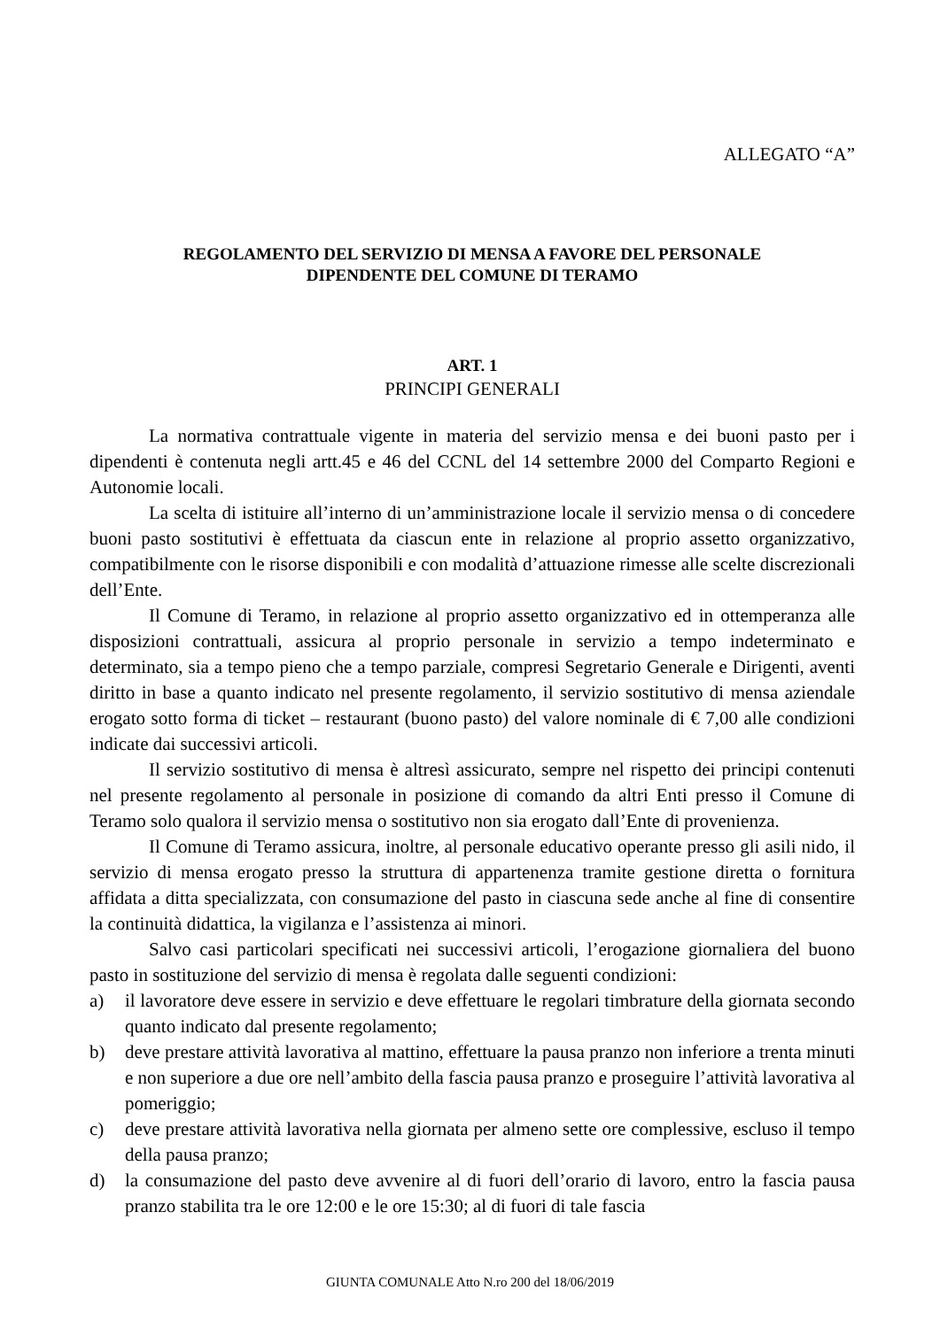ALLEGATO “A”
REGOLAMENTO DEL SERVIZIO DI MENSA A FAVORE DEL PERSONALE
DIPENDENTE DEL COMUNE DI TERAMO
ART. 1
PRINCIPI GENERALI
La normativa contrattuale vigente in materia del servizio mensa e dei buoni pasto per i dipendenti è contenuta negli artt.45 e 46 del CCNL del 14 settembre 2000 del Comparto Regioni e Autonomie locali.
La scelta di istituire all’interno di un’amministrazione locale il servizio mensa o di concedere buoni pasto sostitutivi è effettuata da ciascun ente in relazione al proprio assetto organizzativo, compatibilmente con le risorse disponibili e con modalità d’attuazione rimesse alle scelte discrezionali dell’Ente.
Il Comune di Teramo, in relazione al proprio assetto organizzativo ed in ottemperanza alle disposizioni contrattuali, assicura al proprio personale in servizio a tempo indeterminato e determinato, sia a tempo pieno che a tempo parziale, compresi Segretario Generale e Dirigenti, aventi diritto in base a quanto indicato nel presente regolamento, il servizio sostitutivo di mensa aziendale erogato sotto forma di ticket – restaurant (buono pasto) del valore nominale di € 7,00 alle condizioni indicate dai successivi articoli.
Il servizio sostitutivo di mensa è altresì assicurato, sempre nel rispetto dei principi contenuti nel presente regolamento al personale in posizione di comando da altri Enti presso il Comune di Teramo solo qualora il servizio mensa o sostitutivo non sia erogato dall’Ente di provenienza.
Il Comune di Teramo assicura, inoltre, al personale educativo operante presso gli asili nido, il servizio di mensa erogato presso la struttura di appartenenza tramite gestione diretta o fornitura affidata a ditta specializzata, con consumazione del pasto in ciascuna sede anche al fine di consentire la continuità didattica, la vigilanza e l’assistenza ai minori.
Salvo casi particolari specificati nei successivi articoli, l’erogazione giornaliera del buono pasto in sostituzione del servizio di mensa è regolata dalle seguenti condizioni:
a) il lavoratore deve essere in servizio e deve effettuare le regolari timbrature della giornata secondo quanto indicato dal presente regolamento;
b) deve prestare attività lavorativa al mattino, effettuare la pausa pranzo non inferiore a trenta minuti e non superiore a due ore nell’ambito della fascia pausa pranzo e proseguire l’attività lavorativa al pomeriggio;
c) deve prestare attività lavorativa nella giornata per almeno sette ore complessive, escluso il tempo della pausa pranzo;
d) la consumazione del pasto deve avvenire al di fuori dell’orario di lavoro, entro la fascia pausa pranzo stabilita tra le ore 12:00 e le ore 15:30; al di fuori di tale fascia
GIUNTA COMUNALE Atto N.ro 200 del 18/06/2019